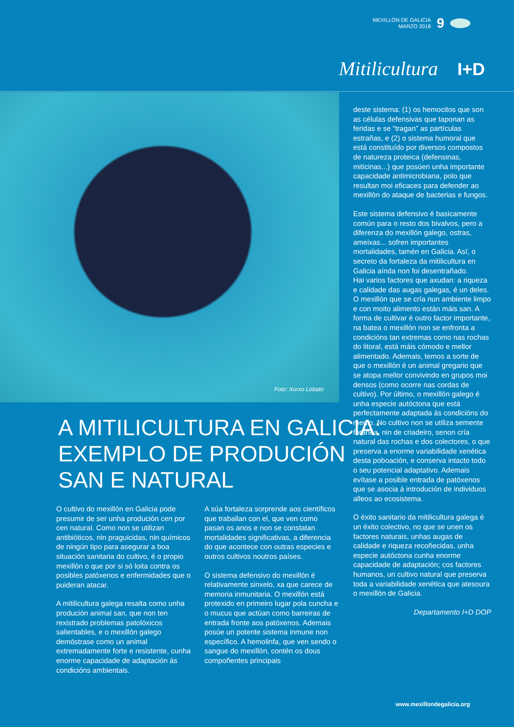MEXILLÓN DE GALICIA
MARZO 2018
9
Mitilicultura I+D
Foto: Xurxo Lobato
A MITILICULTURA EN GALICIA:
EXEMPLO DE PRODUCIÓN
SAN E NATURAL
O cultivo do mexillón en Galicia pode presumir de ser unha produción cen por cen natural. Como non se utilizan antibióticos, nin praguicidas, nin químicos de ningún tipo para asegurar a boa situación sanitaria do cultivo, é o propio mexillón o que por si só loita contra os posibles patóxenos e enfermidades que o puideran atacar.
A mitilicultura galega resalta como unha produción animal san, que non ten rexistrado problemas patolóxicos salientables, e o mexillón galego demóstrase como un animal extremadamente forte e resistente, cunha enorme capacidade de adaptación ás condicións ambientais.
A súa fortaleza sorprende aos científicos que traballan con el, que ven como pasan os anos e non se constatan mortalidades significativas, a diferencia do que acontece con outras especies e outros cultivos noutros países.
O sistema defensivo do mexillón é relativamente sinxelo, xa que carece de memoria inmunitaria. O mexillón está protexido en primeiro lugar pola cuncha e o mucus que actúan como barreiras de entrada fronte aos patóxenos. Ademais posúe un potente sistema inmune non específico. A hemolinfa, que ven sendo o sangue do mexillón, contén os dous compoñentes principais
deste sistema: (1) os hemocitos que son as células defensivas que taponan as feridas e se “tragan” as partículas estrañas, e (2) o sistema humoral que está constituído por diversos compostos de natureza proteica (defensinas, miticinas...) que posúen unha importante capacidade antimicrobiana, polo que resultan moi eficaces para defender ao mexillón do ataque de bacterias e fungos.
Este sistema defensivo é basicamente común para o resto dos bivalvos, pero a diferenza do mexillón galego, ostras, ameixas... sofren importantes mortalidades, tamén en Galicia. Así, o secreto da fortaleza da mitilicultura en Galicia aínda non foi desentrañado.
Hai varios factores que axudan: a riqueza e calidade das augas galegas, é un deles. O mexillón que se cría nun ambiente limpo e con moito alimento están máis san. A forma de cultivar é outro factor importante, na batea o mexillón non se enfronta a condicións tan extremas como nas rochas do litoral, está máis cómodo e mellor alimentado. Ademais, temos a sorte de que o mexillón é un animal gregario que se atopa mellor convivindo en grupos moi densos (como ocorre nas cordas de cultivo). Por último, o mexillón galego é unha especie autóctona que está perfectamente adaptada ás condicións do medio. No cultivo non se utiliza semente foránea, nin de criadeiro, senon cría natural das rochas e dos colectores, o que preserva a enorme variabilidade xenética desta poboación, e conserva intacto todo o seu potencial adaptativo. Ademais evítase a posible entrada de patóxenos que se asocia á introdución de individuos alleos ao ecosistema.
O éxito sanitario da mitilicultura galega é un éxito colectivo, no que se unen os factores naturais, unhas augas de calidade e riqueza recoñecidas, unha especie autóctona cunha enorme capacidade de adaptación; cos factores humanos, un cultivo natural que preserva toda a variabilidade xenética que atesoura o mexillón de Galicia.
Departamento I+D DOP
www.mexillondegalicia.org